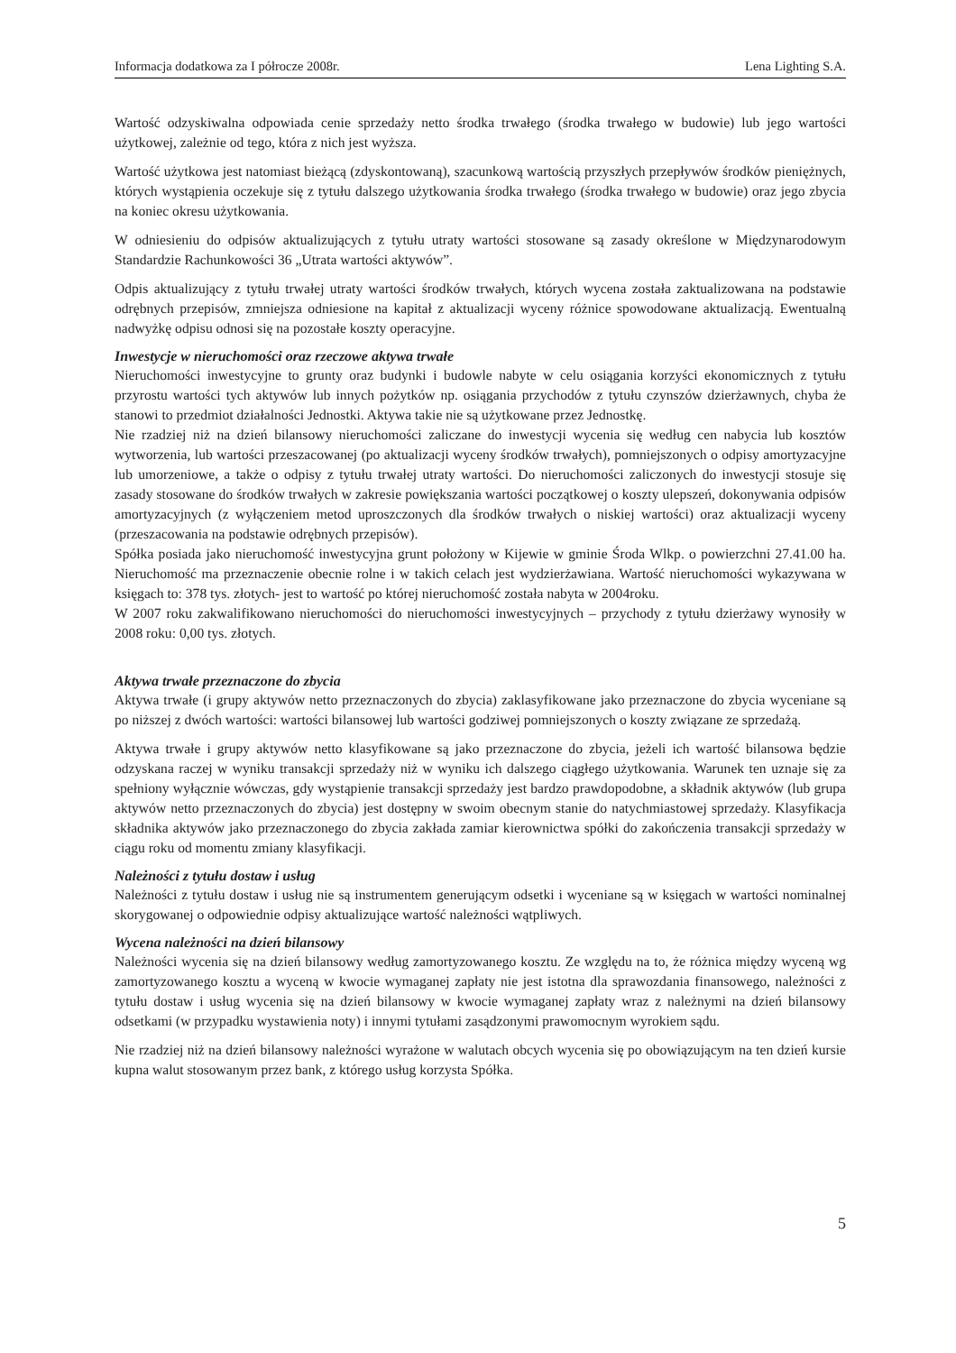Informacja dodatkowa za I półrocze 2008r. Lena Lighting S.A.
Wartość odzyskiwalna odpowiada cenie sprzedaży netto środka trwałego (środka trwałego w budowie) lub jego wartości użytkowej, zależnie od tego, która z nich jest wyższa.
Wartość użytkowa jest natomiast bieżącą (zdyskontowaną), szacunkową wartością przyszłych przepływów środków pieniężnych, których wystąpienia oczekuje się z tytułu dalszego użytkowania środka trwałego (środka trwałego w budowie) oraz jego zbycia na koniec okresu użytkowania.
W odniesieniu do odpisów aktualizujących z tytułu utraty wartości stosowane są zasady określone w Międzynarodowym Standardzie Rachunkowości 36 „Utrata wartości aktywów”.
Odpis aktualizujący z tytułu trwałej utraty wartości środków trwałych, których wycena została zaktualizowana na podstawie odrębnych przepisów, zmniejsza odniesione na kapitał z aktualizacji wyceny różnice spowodowane aktualizacją. Ewentualną nadwyżkę odpisu odnosi się na pozostałe koszty operacyjne.
Inwestycje w nieruchomości oraz rzeczowe aktywa trwałe
Nieruchomości inwestycyjne to grunty oraz budynki i budowle nabyte w celu osiągania korzyści ekonomicznych z tytułu przyrostu wartości tych aktywów lub innych pożytków np. osiągania przychodów z tytułu czynszów dzierżawnych, chyba że stanowi to przedmiot działalności Jednostki. Aktywa takie nie są użytkowane przez Jednostkę.
Nie rzadziej niż na dzień bilansowy nieruchomości zaliczane do inwestycji wycenia się według cen nabycia lub kosztów wytworzenia, lub wartości przeszacowanej (po aktualizacji wyceny środków trwałych), pomniejszonych o odpisy amortyzacyjne lub umorzeniowe, a także o odpisy z tytułu trwałej utraty wartości. Do nieruchomości zaliczonych do inwestycji stosuje się zasady stosowane do środków trwałych w zakresie powiększania wartości początkowej o koszty ulepszeń, dokonywania odpisów amortyzacyjnych (z wyłączeniem metod uproszczonych dla środków trwałych o niskiej wartości) oraz aktualizacji wyceny (przeszacowania na podstawie odrębnych przepisów).
Spółka posiada jako nieruchomość inwestycyjna grunt położony w Kijewie w gminie Środa Wlkp. o powierzchni 27.41.00 ha. Nieruchomość ma przeznaczenie obecnie rolne i w takich celach jest wydzierżawiana. Wartość nieruchomości wykazywana w księgach to: 378 tys. złotych- jest to wartość po której nieruchomość została nabyta w 2004roku.
W 2007 roku zakwalifikowano nieruchomości do nieruchomości inwestycyjnych – przychody z tytułu dzierżawy wynosiły w 2008 roku: 0,00 tys. złotych.
Aktywa trwałe przeznaczone do zbycia
Aktywa trwałe (i grupy aktywów netto przeznaczonych do zbycia) zaklasyfikowane jako przeznaczone do zbycia wyceniane są po niższej z dwóch wartości: wartości bilansowej lub wartości godziwej pomniejszonych o koszty związane ze sprzedażą.
Aktywa trwałe i grupy aktywów netto klasyfikowane są jako przeznaczone do zbycia, jeżeli ich wartość bilansowa będzie odzyskana raczej w wyniku transakcji sprzedaży niż w wyniku ich dalszego ciągłego użytkowania. Warunek ten uznaje się za spełniony wyłącznie wówczas, gdy wystąpienie transakcji sprzedaży jest bardzo prawdopodobne, a składnik aktywów (lub grupa aktywów netto przeznaczonych do zbycia) jest dostępny w swoim obecnym stanie do natychmiastowej sprzedaży. Klasyfikacja składnika aktywów jako przeznaczonego do zbycia zakłada zamiar kierownictwa spółki do zakończenia transakcji sprzedaży w ciągu roku od momentu zmiany klasyfikacji.
Należności z tytułu dostaw i usług
Należności z tytułu dostaw i usług nie są instrumentem generującym odsetki i wyceniane są w księgach w wartości nominalnej skorygowanej o odpowiednie odpisy aktualizujące wartość należności wątpliwych.
Wycena należności na dzień bilansowy
Należności wycenia się na dzień bilansowy według zamortyzowanego kosztu. Ze względu na to, że różnica między wyceną wg zamortyzowanego kosztu a wyceną w kwocie wymaganej zapłaty nie jest istotna dla sprawozdania finansowego, należności z tytułu dostaw i usług wycenia się na dzień bilansowy w kwocie wymaganej zapłaty wraz z należnymi na dzień bilansowy odsetkami (w przypadku wystawienia noty) i innymi tytułami zasądzonymi prawomocnym wyrokiem sądu.
Nie rzadziej niż na dzień bilansowy należności wyrażone w walutach obcych wycenia się po obowiązującym na ten dzień kursie kupna walut stosowanym przez bank, z którego usług korzysta Spółka.
5